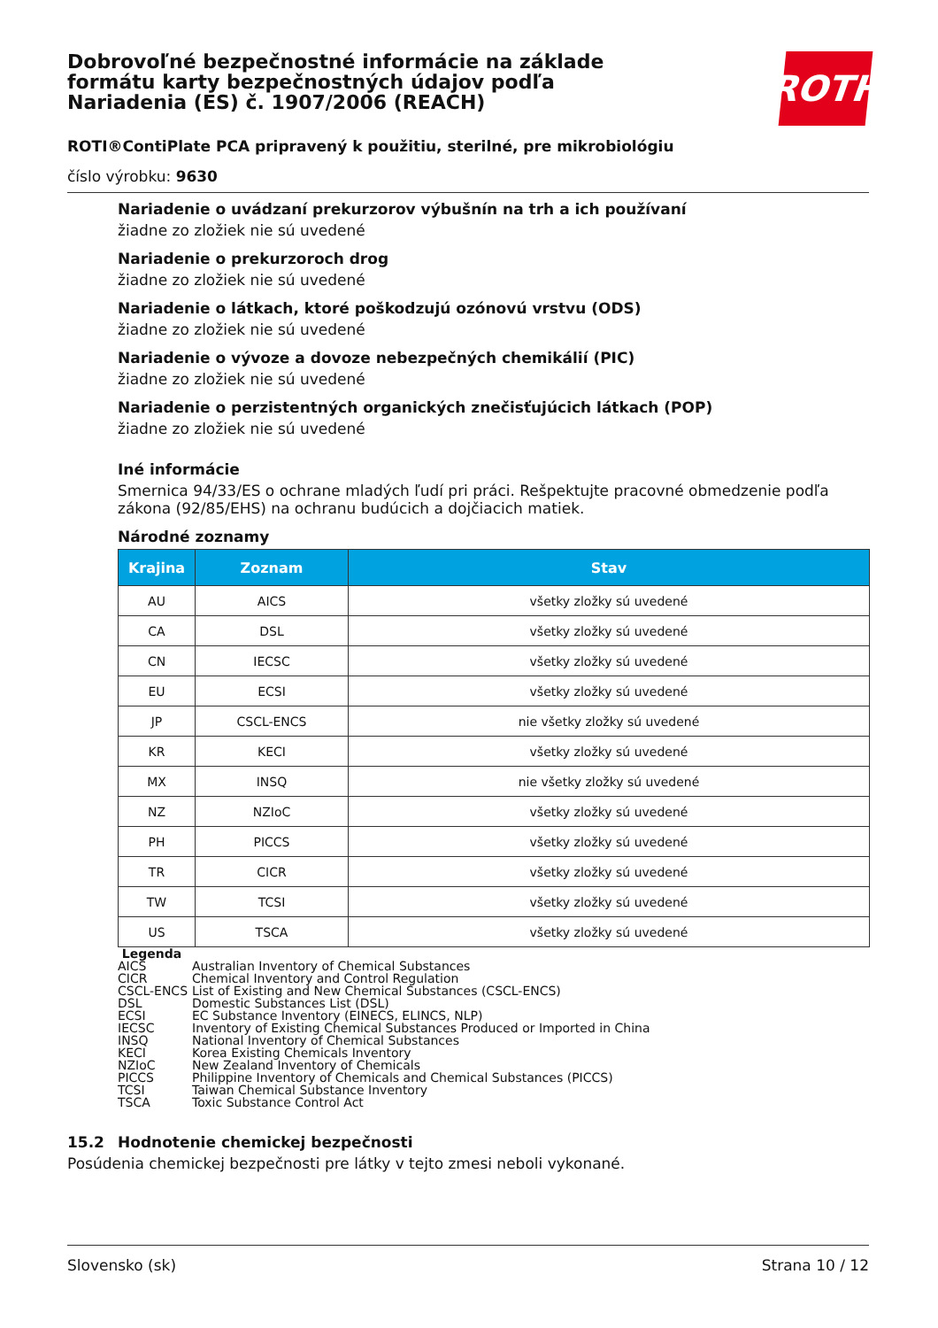ROTH
Dobrovoľné bezpečnostné informácie na základe formátu karty bezpečnostných údajov podľa Nariadenia (ES) č. 1907/2006 (REACH)
ROTI®ContiPlate PCA pripravený k použitiu, sterilné, pre mikrobiológiu
číslo výrobku: 9630
Nariadenie o uvádzaní prekurzorov výbušnín na trh a ich používaní
žiadne zo zložiek nie sú uvedené
Nariadenie o prekurzoroch drog
žiadne zo zložiek nie sú uvedené
Nariadenie o látkach, ktoré poškodzujú ozónovú vrstvu (ODS)
žiadne zo zložiek nie sú uvedené
Nariadenie o vývoze a dovoze nebezpečných chemikálií (PIC)
žiadne zo zložiek nie sú uvedené
Nariadenie o perzistentných organických znečisťujúcich látkach (POP)
žiadne zo zložiek nie sú uvedené
Iné informácie
Smernica 94/33/ES o ochrane mladých ľudí pri práci. Rešpektujte pracovné obmedzenie podľa zákona (92/85/EHS) na ochranu budúcich a dojčiacich matiek.
Národné zoznamy
| Krajina | Zoznam | Stav |
| --- | --- | --- |
| AU | AICS | všetky zložky sú uvedené |
| CA | DSL | všetky zložky sú uvedené |
| CN | IECSC | všetky zložky sú uvedené |
| EU | ECSI | všetky zložky sú uvedené |
| JP | CSCL-ENCS | nie všetky zložky sú uvedené |
| KR | KECI | všetky zložky sú uvedené |
| MX | INSQ | nie všetky zložky sú uvedené |
| NZ | NZIoC | všetky zložky sú uvedené |
| PH | PICCS | všetky zložky sú uvedené |
| TR | CICR | všetky zložky sú uvedené |
| TW | TCSI | všetky zložky sú uvedené |
| US | TSCA | všetky zložky sú uvedené |
Legenda
| AICS | Australian Inventory of Chemical Substances |
| CICR | Chemical Inventory and Control Regulation |
| CSCL-ENCS | List of Existing and New Chemical Substances (CSCL-ENCS) |
| DSL | Domestic Substances List (DSL) |
| ECSI | EC Substance Inventory (EINECS, ELINCS, NLP) |
| IECSC | Inventory of Existing Chemical Substances Produced or Imported in China |
| INSQ | National Inventory of Chemical Substances |
| KECI | Korea Existing Chemicals Inventory |
| NZIoC | New Zealand Inventory of Chemicals |
| PICCS | Philippine Inventory of Chemicals and Chemical Substances (PICCS) |
| TCSI | Taiwan Chemical Substance Inventory |
| TSCA | Toxic Substance Control Act |
15.2 Hodnotenie chemickej bezpečnosti
Posúdenia chemickej bezpečnosti pre látky v tejto zmesi neboli vykonané.
Slovensko (sk) Strana 10 / 12